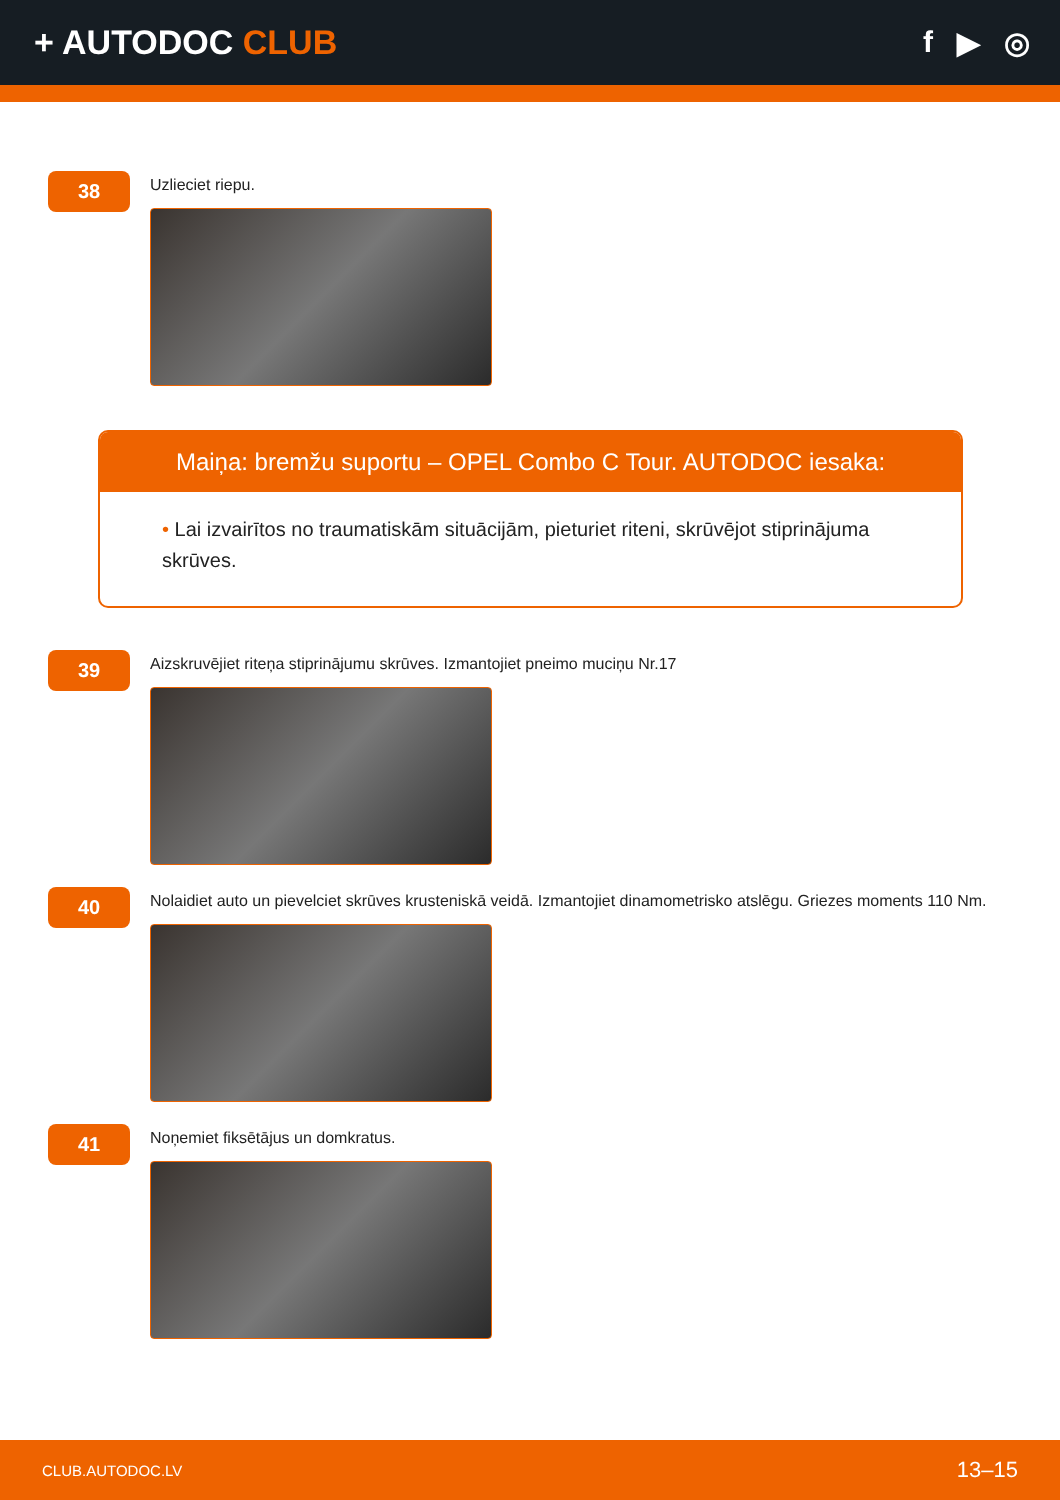+ AUTODOC CLUB f ▶ ◎
38
Uzlieciet riepu.
Maiņa: bremžu suportu – OPEL Combo C Tour. AUTODOC iesaka:
• Lai izvairītos no traumatiskām situācijām, pieturiet riteni, skrūvējot stiprinājuma skrūves.
39
Aizskruvējiet riteņa stiprinājumu skrūves. Izmantojiet pneimo muciņu Nr.17
40
Nolaidiet auto un pievelciet skrūves krusteniskā veidā. Izmantojiet dinamometrisko atslēgu. Griezes moments 110 Nm.
41
Noņemiet fiksētājus un domkratus.
CLUB.AUTODOC.LV 13–15